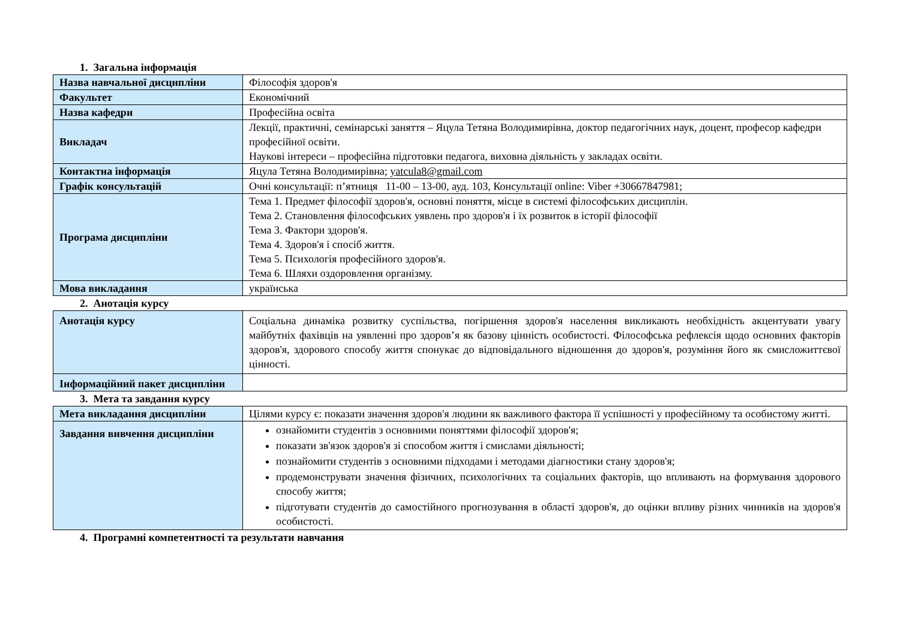1. Загальна інформація
| Назва навчальної дисципліни | Філософія здоров'я |
| Факультет | Економічний |
| Назва кафедри | Професійна освіта |
| Викладач | Лекції, практичні, семінарські заняття – Яцула Тетяна Володимирівна, доктор педагогічних наук, доцент, професор кафедри професійної освіти. Наукові інтереси – професійна підготовки педагога, виховна діяльність у закладах освіти. |
| Контактна інформація | Яцула Тетяна Володимирівна; yatcula8@gmail.com |
| Графік консультацій | Очні консультації: п’ятниця 11-00 – 13-00, ауд. 103, Консультації online: Viber +30667847981; |
| Програма дисципліни | Тема 1. Предмет філософії здоров'я, основні поняття, місце в системі філософських дисциплін. Тема 2. Становлення філософських уявлень про здоров'я і їх розвиток в історії філософії Тема 3. Фактори здоров'я. Тема 4. Здоров'я і спосіб життя. Тема 5. Психологія професійного здоров'я. Тема 6. Шляхи оздоровлення організму. |
| Мова викладання | українська |
2. Анотація курсу
| Анотація курсу | Соціальна динаміка розвитку суспільства, погіршення здоров'я населення викликають необхідність акцентувати увагу майбутніх фахівців на уявленні про здоров’я як базову цінність особистості. Філософська рефлексія щодо основних факторів здоров'я, здорового способу життя спонукає до відповідального відношення до здоров'я, розуміння його як смисложиттєвої цінності. |
| Інформаційний пакет дисципліни | |
3. Мета та завдання курсу
| Мета викладання дисципліни | Цілями курсу є: показати значення здоров'я людини як важливого фактора її успішності у професійному та особистому житті. |
| Завдання вивчення дисципліни | ознайомити студентів з основними поняттями філософії здоров'я; показати зв'язок здоров'я зі способом життя і смислами діяльності; познайомити студентів з основними підходами і методами діагностики стану здоров'я; продемонструвати значення фізичних, психологічних та соціальних факторів, що впливають на формування здорового способу життя; підготувати студентів до самостійного прогнозування в області здоров'я, до оцінки впливу різних чинників на здоров'я особистості. |
4. Програмні компетентності та результати навчання